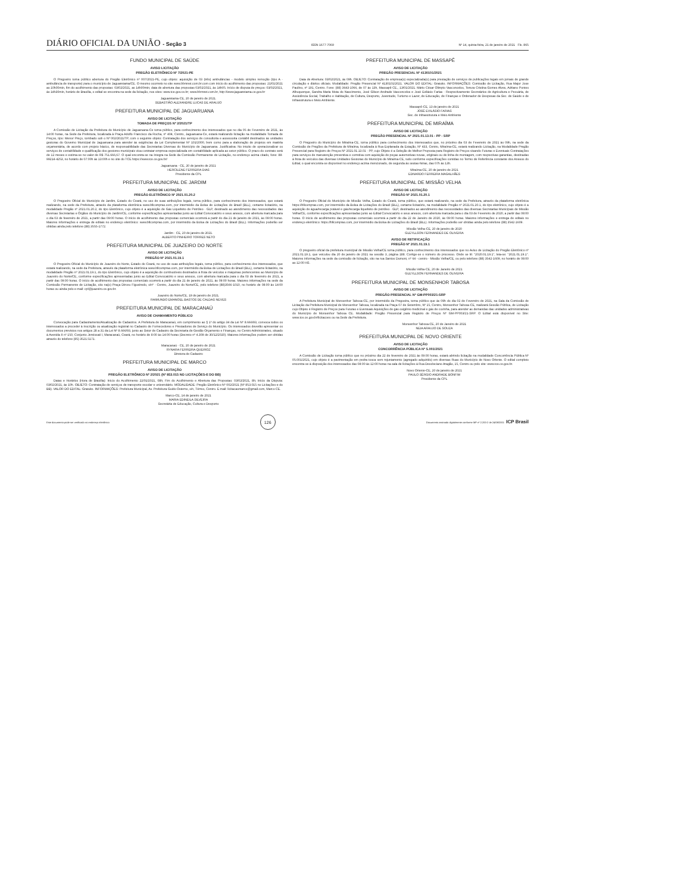DIÁRIO OFICIAL DA UNIÃO - Seção 3 ISSN 1677-7069 Nº 14, quinta-feira, 21 de janeiro de 2021 Fls. 865
FUNDO MUNICIPAL DE SAÚDE
AVISO LICITAÇÃO
PREGÃO ELETRÔNICO Nº 7/2021-PE
O Pregoeiro torna público abertura do Pregão Eletrônico nº 007/2021-PE, cujo objeto: aquisição de 03 (três) ambulâncias - modelo simples remoção (tipo A - ambulância de transporte) para o município de Jaguaretama/CE. O mesmo ocorrerá no site www.bbmnet.com.br.com com início do acolhimento das propostas: 21/01/2021 as 10h00min, fim do acolhimento das propostas: 03/02/2021, as 14h00min; data de abertura das propostas 03/02/2021, às 14h05. Início de disputa de preços: 03/02/2021, às 14h30min, horário de Brasília, o edital se encontra na sede da licitação, nos sites: www.tce.gov.ce.br; www.bbmnet.com.br, http://www.jaguaretama.ce.gov.br
Jaguaretama-CE, 20 de janeiro de 2021.
SEBASTIÃO ALEXANDRE LUCAS DE ARAUJO
PREFEITURA MUNICIPAL DE JAGUARUANA
AVISO DE LICITAÇÃO
TOMADA DE PREÇOS Nº 2/2021/TP
A Comissão de Licitação da Prefeitura do Município de Jaguaruana-Ce torna público, para conhecimento dos interessados que no dia 05 de Fevereiro de 2021, às 14:00 horas, na Sede da Prefeitura, localizada à Praça Adolfo Francisco da Rocha, nº 404, Centro, Jaguaruana-Ce, estará realizando licitação na modalidade Tomada de Preços, tipo: Menor Preço, tombado sob o Nº 002/2021/TP, com o seguinte objeto: Contratação dos serviços de consultoria e assessoria contábil destinados às unidades gestoras do Governo Municipal de Jaguaruana para atender às exigências da Lei Complementar Nº 101/2000, bem como para a elaboração de projetos em matéria orçamentária, de acordo com projeto básico, de responsabilidade das Secretarias Diversas do Município de Jaguaruana. Justificativa: No intuito de operacionalizar os serviços de contabilidade e qualificação dos gestores municipais visa contratar empresa especializada em contabilidade aplicada ao setor público. O prazo do contrato será de 12 meses e estima-se no valor de R$ 751.666,67. O qual encontra-se na íntegra na Sede da Comissão Permanente de Licitação, no endereço acima citado, fone: 88-99214-4253, no horário de 07:00h às 13:00h e no site do TCE https://www.tce.ce.gov.br/
Jaguaruana - CE, 20 de janeiro de 2021
HERCILENE FERREIRA DIAS
Presidente da CPL
PREFEITURA MUNICIPAL DE JARDIM
AVISO DE LICITAÇÃO
PREGÃO ELETRÔNICO Nº 2021.01.20.2
O Pregoeiro Oficial do Município de Jardim, Estado do Ceará, no uso de suas atribuições legais, torna público, para conhecimento dos interessados, que estará realizando, na sede da Prefeitura, através da plataforma eletrônica www.bllcompras.com, por intermédio da Bolsa de Licitações do Brasil (BLL), certame licitatório, na modalidade Pregão nº 2021.01.20.2, do tipo Eletrônico, cujo objeto é a aquisição de Gás Liquefeito de Petróleo - GLP, destinado ao atendimento das necessidades das diversas Secretarias e Órgãos do Município de Jardim/CE, conforme especificações apresentadas junto ao Edital Convocatório e seus anexos, com abertura marcada para o dia 03 de fevereiro de 2021, a partir das 09:00 horas. O início de acolhimento das propostas comerciais ocorrerá a partir do dia 21 de janeiro de 2021, às 09:00 horas. Maiores informações e entrega de editais no endereço eletrônico: www.bllcompras.com, por intermédio da Bolsa de Licitações do Brasil (BLL). Informações poderão ser obtidas ainda pelo telefone (88) 3555-1772.
Jardim - CE, 20 de janeiro de 2021.
ALBERTO PINHEIRO TORRES NETO
PREFEITURA MUNICIPAL DE JUAZEIRO DO NORTE
AVISO DE LICITAÇÃO
PREGÃO Nº 2021.01.19.1
O Pregoeiro Oficial do Município de Juazeiro do Norte, Estado do Ceará, no uso de suas atribuições legais, torna público, para conhecimento dos interessados, que estará realizando, na sede da Prefeitura, através da plataforma eletrônica www.bllcompras.com, por intermédio da Bolsa de Licitações do Brasil (BLL), certame licitatório, na modalidade Pregão nº 2021.01.19.1, do tipo Eletrônico, cujo objeto é a aquisição de combustíveis destinados à frota de veículos e máquinas pertencentes ao Município de Juazeiro do Norte/CE, conforme especificações apresentadas junto ao Edital Convocatório e seus anexos, com abertura marcada para o dia 03 de fevereiro de 2021, a partir das 09:00 horas. O início de acolhimento das propostas comerciais ocorrerá a partir do dia 21 de janeiro de 2021, às 09:00 horas. Maiores informações na sede da Comissão Permanente de Licitação, sito na(o) Praça Dirceu Figueiredo, s/nº - Centro, Juazeiro do Norte/CE, pelo telefone (88)3566-1010, no horário de 08:00 às 14:00 horas ou ainda pelo e-mail: cpl@juazeiro.ce.gov.br.
Juazeiro do Norte/CE, 19 de janeiro de 2021.
RAIMUNDO EMANOEL BASTOS DE CALDAS NEVES
PREFEITURA MUNICIPAL DE MARACANAÚ
AVISO DE CHAMAMENTO PÚBLICO
Convocação para Cadastramento/Atualização de Cadastros. A Prefeitura de Maracanaú, em cumprimento ao § 1º do artigo 34 da Lei Nº 8.666/93, convoca todos os interessados a proceder à inscrição ou atualização registral no Cadastro de Fornecedores e Prestadores de Serviço do Município. Os interessados deverão apresentar os documentos previstos nos artigos 28 a 31 da Lei Nº 8.666/93, junto ao Setor de Cadastro da Secretaria de Gestão Orçamento e Finanças, no Centro Administrativo, situado à Avenida II nº 150, Conjunto Jereissati I, Maracanaú, Ceará, no horário de 8:00 às 14:00 horas (Decreto nº 4.309 de 30/12/2020). Maiores informações podem ser obtidas através do telefone (85) 3521.5171.
Maracanaú - CE, 20 de janeiro de 2021
RYNARA FERREIRA QUEIROZ
Diretora de Cadastro
PREFEITURA MUNICIPAL DE MARCO
AVISO DE LICITAÇÃO
PREGÃO ELETRÔNICO Nº 2/2021 (Nº 853.015 NO LICITAÇÕES-E DO BB)
Datas e Horários (Hora de Brasília): Início do Acolhimento 22/01/2021, 08h; Fim do Acolhimento e Abertura das Propostas: 03/02/2021, 8h; Início da Disputa: 03/02/2021, às 10h. OBJETO: Contratação de serviços de transporte escolar e universitário. MODALIDADE: Pregão Eletrônico Nº 002/2021 (Nº 853.015 no Licitações-e do BB). VALOR DO EDITAL: Gratuito. INFORMAÇÕES: Prefeitura Municipal, Av. Prefeitura Guido Osterno, s/n, Térreo, Centro. E-mail: licitacaomarco@gmail.com, Marco CE.
Marco-CE, 14 de janeiro de 2021
MARIA EDINEILA SILVEIRA
Secretária de Educação, Cultura e Desporto
PREFEITURA MUNICIPAL DE MASSAPÊ
AVISO DE LICITAÇÃO
PREGÃO PRESENCIAL Nº 4130101/2021
Data de Abertura: 03/02/2021, às 09h. OBJETO: Contratação de empresa(s) especializada(s) para prestação de serviços de publicações legais em jornais de grande circulação e diários oficiais. Modalidade: Pregão Presencial Nº 4130101/2021. VALOR DO EDITAL: Gratuito. INFORMAÇÕES: Comissão de Licitação, Rua Major Jose Paulino, nº 191, Centro. Fone: (88) 3643-1066, de 07 às 13h, Massapê CE., 13/01/2021. Mário César Olimpio Vasconcelos, Tereza Cristina Gomes Alves, Adriano Pontes Albuquerque, Sandra Maria Mota do Nascimento, José Gilson Andrade Vasconcelos e José Evilásio Farias - Respectivamente Secretários de Agricultura e Pecuária, de Assistência Social, Trabalho e Habitação, de Cultura, Desporto, Juventude, Turismo e Lazer, de Educação, de Finanças e Ordenador de Despesas da Sec. de Saúde e de Infraestrutura e Meio Ambiente.
Massapê-CE, 13 de janeiro de 2021
JOSÉ EVILÁSIO FARIAS
Sec. de Infraestrutura e Meio Ambiente
PREFEITURA MUNICIPAL DE MIRAÍMA
AVISO DE LICITAÇÃO
PREGÃO PRESENCIAL Nº 2021.01.13.01 - PP - SRP
O Pregoeiro do Município de Miraíma-CE, torna público para conhecimento dos interessados que, no próximo dia 03 de Fevereiro de 2021 às 09h, na sede da Comissão de Pregões da Prefeitura de Miraíma, localizada à Rua Esplanada da Estação, Nº 433, Centro, Miraíma-CE, estará realizando Licitação, na Modalidade Pregão Presencial para Registro de Preços Nº 2021.01.13.01 - PP, cujo Objeto é a Seleção de Melhor Proposta para Registro de Preços visando Futuras e Eventuais Contratações para serviços de manutenção preventiva e corretiva com aquisição de peças automotivas novas, originais ou de linha de montagem, com respectivas garantias, destinadas à frota de veículos das diversas Unidades Gestoras do Município de Miraíma-CE, tudo conforme especificações contidas no Termo de Referência constante dos Anexos do Edital, o qual encontra-se disponível no endereço acima mencionado, de segunda às sextas-feiras, das 07h às 13h.
Miraíma-CE, 20 de janeiro de 2021
EDNARDO FERREIRA MAGALHÃES
PREFEITURA MUNICIPAL DE MISSÃO VELHA
AVISO DE LICITAÇÃO
PREGÃO Nº 2021.01.20.1
O Pregoeiro Oficial do Município de Missão Velha, Estado do Ceará, torna público, que estará realizando, na sede da Prefeitura, através da plataforma eletrônica https://bllcompras.com, por intermédio da Bolsa de Licitações do Brasil (BLL), certame licitatório, na modalidade Pregão nº 2021.01.20.1, do tipo eletrônico, cujo objeto é a aquisição de água/recarga potável e gás/recarga liquefeito de petróleo - GLP, destinados ao atendimento das necessidades das diversas Secretarias Municipais de Missão Velha/CE, conforme especificações apresentadas junto ao Edital Convocatório e seus anexos, com abertura marcada para o dia 03 de Fevereiro de 2020, a partir das 08:00 horas. O início de acolhimento das propostas comerciais ocorrerá a partir do dia 22 de Janeiro de 2020, às 09:00 horas. Maiores informações e entrega de editais no endereço eletrônico: https://bllcompras.com, por intermédio da Bolsa de Licitações do Brasil (BLL). Informações poderão ser obtidas ainda pelo telefone (88) 3542-1609.
Missão Velha-CE, 20 de janeiro de 2020
GLEYLLSON FERNANDES DE OLIVEIRA
AVISO DE RETIFICAÇÃO
PREGÃO Nº 2021.01.19.1
O pregoeiro oficial da prefeitura municipal de Missão Velha/CE torna público, para conhecimento dos interessados que no Aviso de Licitação do Pregão Eletrônico nº 2021.01.19.1, que veiculou dia 20 de janeiro de 2021 na sessão 3, página 188. Corrige-se o número do processo. Onde se lê: "2020.01.19.1", leia-se: "2021.01.19.1". Maiores informações na sede da comissão de licitação, sito na rua Santos Dumont, nº 64 - centro - Missão Velha/CE, ou pelo telefone (88) 3542-1609, no horário de 08:00 as 12:00 HS.
Missão Velha-CE, 20 de Janeiro de 2021
GLEYLLSON FERNANDES DE OLIVEIRA
PREFEITURA MUNICIPAL DE MONSENHOR TABOSA
AVISO DE LICITAÇÃO
PREGÃO PRESENCIAL Nº GM-PP003/21-SRP
A Prefeitura Municipal de Monsenhor Tabosa-CE, por intermédio da Pregoeira, torna público que às 09h do dia 02 de Fevereiro de 2021, na Sala da Comissão de Licitação da Prefeitura Municipal de Monsenhor Tabosa, localizada na Praça 07 de Setembro, Nº 15, Centro, Monsenhor Tabosa-CE, realizará Sessão Pública, de Licitação cujo Objeto é Registro de Preços para Futuras e Eventuais Aquisições de gás oxigênio medicinal e gás de cozinha, para atender as demandas das unidades administrativas do Município de Monsenhor Tabosa CE. Modalidade: Pregão Presencial para Registro de Preços Nº GM-PP003/21-SRP. O Edital está disponível no Site: www.tce.ce.gov.br/licitacoes ou na Sede da Prefeitura.
Monsenhor Tabosa-CE, 20 de Janeiro de 2021
NEIA ARAUJO DE SOUZA
PREFEITURA MUNICIPAL DE NOVO ORIENTE
AVISO DE LICITAÇÃO
CONCORRÊNCIA PÚBLICA Nº S.001/2021
A Comissão de Licitação torna público que no próximo dia 22 de fevereiro de 2021 às 09:00 horas, estará abrindo licitação na modalidade Concorrência Pública Nº 05.001/2021, cujo objeto é a pavimentação em pedra tosca sem rejuntamento (agregado adquirido) em diversas Ruas do Município de Novo Oriente. O edital completo encontra-se à disposição dos interessados das 08:00 às 12:00 horas na sala de licitações à Rua Deocleciano Aragão, 15, Centro ou pelo site: www.tce.ce.gov.br.
Novo Oriente-CE, 20 de janeiro de 2021
PAULO SÉRGIO ANDRADE BONFIM
Presidente da CPL
Este documento pode ser verificado no endereço eletrônico
126
Documento assinado digitalmente conforme MP nº 2.200-2 de 24/08/2001 ICP Brasil